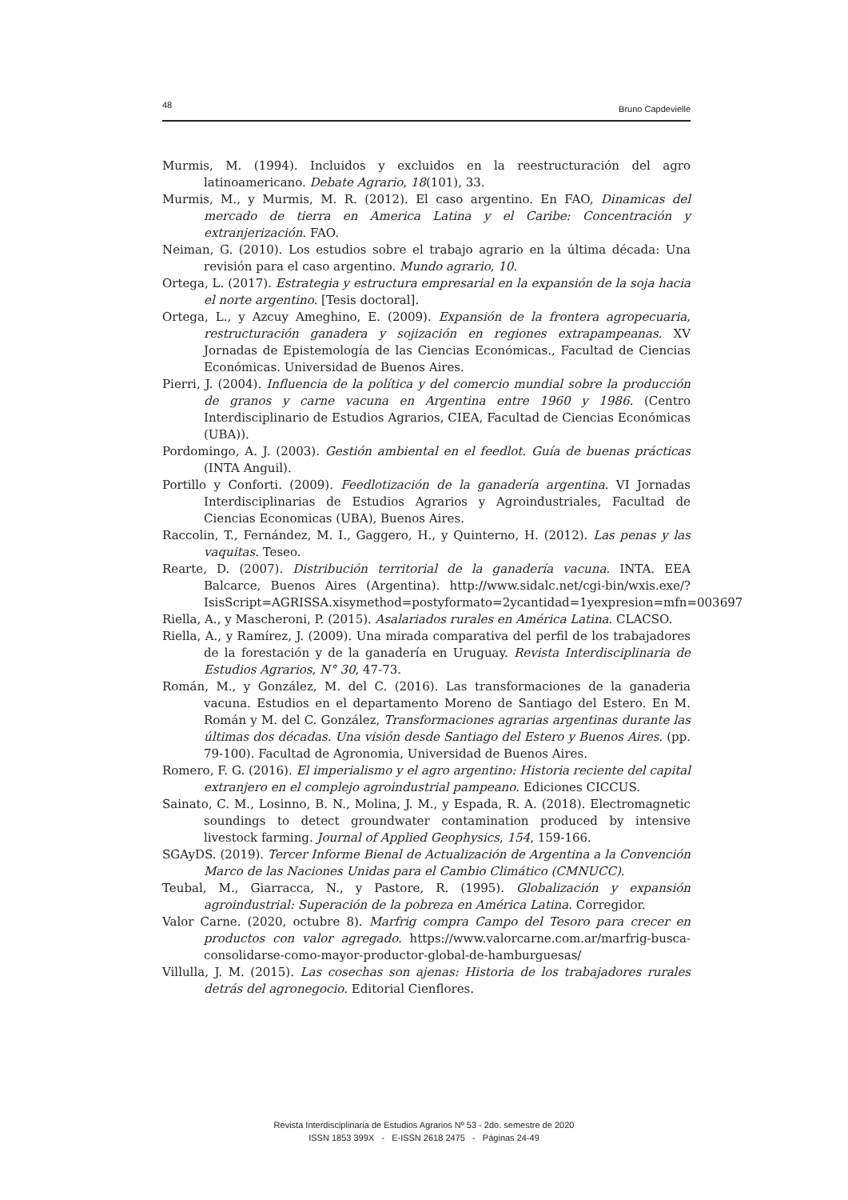48 Bruno Capdevielle
Murmis, M. (1994). Incluidos y excluidos en la reestructuración del agro latinoamericano. Debate Agrario, 18(101), 33.
Murmis, M., y Murmis, M. R. (2012). El caso argentino. En FAO, Dinamicas del mercado de tierra en America Latina y el Caribe: Concentración y extranjerización. FAO.
Neiman, G. (2010). Los estudios sobre el trabajo agrario en la última década: Una revisión para el caso argentino. Mundo agrario, 10.
Ortega, L. (2017). Estrategia y estructura empresarial en la expansión de la soja hacia el norte argentino. [Tesis doctoral].
Ortega, L., y Azcuy Ameghino, E. (2009). Expansión de la frontera agropecuaria, restructuración ganadera y sojización en regiones extrapampeanas. XV Jornadas de Epistemología de las Ciencias Económicas., Facultad de Ciencias Económicas. Universidad de Buenos Aires.
Pierri, J. (2004). Influencia de la política y del comercio mundial sobre la producción de granos y carne vacuna en Argentina entre 1960 y 1986. (Centro Interdisciplinario de Estudios Agrarios, CIEA, Facultad de Ciencias Económicas (UBA)).
Pordomingo, A. J. (2003). Gestión ambiental en el feedlot. Guía de buenas prácticas (INTA Anguil).
Portillo y Conforti. (2009). Feedlotización de la ganadería argentina. VI Jornadas Interdisciplinarias de Estudios Agrarios y Agroindustriales, Facultad de Ciencias Economicas (UBA), Buenos Aires.
Raccolin, T., Fernández, M. I., Gaggero, H., y Quinterno, H. (2012). Las penas y las vaquitas. Teseo.
Rearte, D. (2007). Distribución territorial de la ganadería vacuna. INTA. EEA Balcarce, Buenos Aires (Argentina). http://www.sidalc.net/cgi-bin/wxis.exe/?IsisScript=AGRISSA.xisymethod=postyformato=2ycantidad=1yexpresion=mfn=003697
Riella, A., y Mascheroni, P. (2015). Asalariados rurales en América Latina. CLACSO.
Riella, A., y Ramírez, J. (2009). Una mirada comparativa del perfil de los trabajadores de la forestación y de la ganadería en Uruguay. Revista Interdisciplinaria de Estudios Agrarios, N° 30, 47-73.
Román, M., y González, M. del C. (2016). Las transformaciones de la ganaderia vacuna. Estudios en el departamento Moreno de Santiago del Estero. En M. Román y M. del C. González, Transformaciones agrarias argentinas durante las últimas dos décadas. Una visión desde Santiago del Estero y Buenos Aires. (pp. 79-100). Facultad de Agronomia, Universidad de Buenos Aires.
Romero, F. G. (2016). El imperialismo y el agro argentino: Historia reciente del capital extranjero en el complejo agroindustrial pampeano. Ediciones CICCUS.
Sainato, C. M., Losinno, B. N., Molina, J. M., y Espada, R. A. (2018). Electromagnetic soundings to detect groundwater contamination produced by intensive livestock farming. Journal of Applied Geophysics, 154, 159-166.
SGAyDS. (2019). Tercer Informe Bienal de Actualización de Argentina a la Convención Marco de las Naciones Unidas para el Cambio Climático (CMNUCC).
Teubal, M., Giarracca, N., y Pastore, R. (1995). Globalización y expansión agroindustrial: Superación de la pobreza en América Latina. Corregidor.
Valor Carne. (2020, octubre 8). Marfrig compra Campo del Tesoro para crecer en productos con valor agregado. https://www.valorcarne.com.ar/marfrig-busca-consolidarse-como-mayor-productor-global-de-hamburguesas/
Villulla, J. M. (2015). Las cosechas son ajenas: Historia de los trabajadores rurales detrás del agronegocio. Editorial Cienflores.
Revista Interdisciplinaria de Estudios Agrarios Nº 53 - 2do. semestre de 2020
ISSN 1853 399X - E-ISSN 2618 2475 - Páginas 24-49